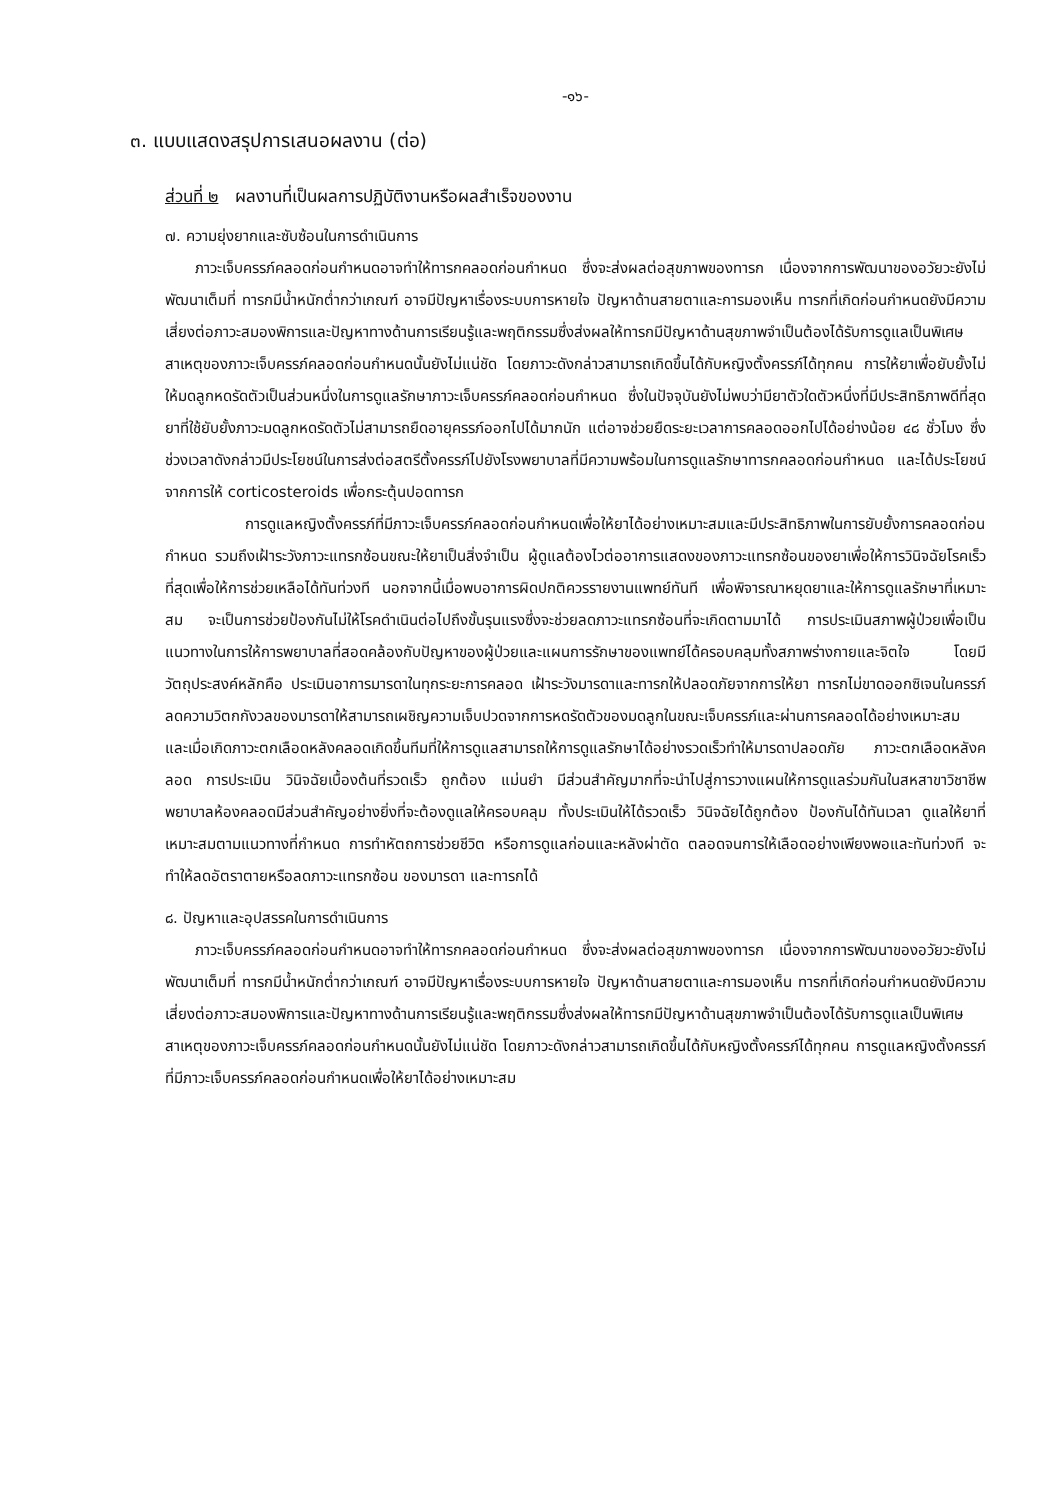-๑๖-
๓. แบบแสดงสรุปการเสนอผลงาน (ต่อ)
ส่วนที่ ๒ ผลงานที่เป็นผลการปฏิบัติงานหรือผลสำเร็จของงาน
๗. ความยุ่งยากและซับซ้อนในการดำเนินการ
ภาวะเจ็บครรภ์คลอดก่อนกำหนดอาจทำให้ทารกคลอดก่อนกำหนด ซึ่งจะส่งผลต่อสุขภาพของทารก เนื่องจากการพัฒนาของอวัยวะยังไม่พัฒนาเต็มที่ ทารกมีน้ำหนักต่ำกว่าเกณฑ์ อาจมีปัญหาเรื่องระบบการหายใจ ปัญหาด้านสายตาและการมองเห็น ทารกที่เกิดก่อนกำหนดยังมีความเสี่ยงต่อภาวะสมองพิการและปัญหาทางด้านการเรียนรู้และพฤติกรรมซึ่งส่งผลให้ทารกมีปัญหาด้านสุขภาพจำเป็นต้องได้รับการดูแลเป็นพิเศษ สาเหตุของภาวะเจ็บครรภ์คลอดก่อนกำหนดนั้นยังไม่แน่ชัด โดยภาวะดังกล่าวสามารถเกิดขึ้นได้กับหญิงตั้งครรภ์ได้ทุกคน การให้ยาเพื่อยับยั้งไม่ให้มดลูกหดรัดตัวเป็นส่วนหนึ่งในการดูแลรักษาภาวะเจ็บครรภ์คลอดก่อนกำหนด ซึ่งในปัจจุบันยังไม่พบว่ามียาตัวใดตัวหนึ่งที่มีประสิทธิภาพดีที่สุด ยาที่ใช้ยับยั้งภาวะมดลูกหดรัดตัวไม่สามารถยืดอายุครรภ์ออกไปได้มากนัก แต่อาจช่วยยืดระยะเวลาการคลอดออกไปได้อย่างน้อย ๔๘ ชั่วโมง ซึ่งช่วงเวลาดังกล่าวมีประโยชน์ในการส่งต่อสตรีตั้งครรภ์ไปยังโรงพยาบาลที่มีความพร้อมในการดูแลรักษาทารกคลอดก่อนกำหนด และได้ประโยชน์จากการให้ corticosteroids เพื่อกระตุ้นปอดทารก
การดูแลหญิงตั้งครรภ์ที่มีภาวะเจ็บครรภ์คลอดก่อนกำหนดเพื่อให้ยาได้อย่างเหมาะสมและมีประสิทธิภาพในการยับยั้งการคลอดก่อนกำหนด รวมถึงเฝ้าระวังภาวะแทรกซ้อนขณะให้ยาเป็นสิ่งจำเป็น ผู้ดูแลต้องไวต่ออาการแสดงของภาวะแทรกซ้อนของยาเพื่อให้การวินิจฉัยโรคเร็วที่สุดเพื่อให้การช่วยเหลือได้ทันท่วงที นอกจากนี้เมื่อพบอาการผิดปกติควรรายงานแพทย์ทันที เพื่อพิจารณาหยุดยาและให้การดูแลรักษาที่เหมาะสม จะเป็นการช่วยป้องกันไม่ให้โรคดำเนินต่อไปถึงขั้นรุนแรงซึ่งจะช่วยลดภาวะแทรกซ้อนที่จะเกิดตามมาได้ การประเมินสภาพผู้ป่วยเพื่อเป็นแนวทางในการให้การพยาบาลที่สอดคล้องกับปัญหาของผู้ป่วยและแผนการรักษาของแพทย์ได้ครอบคลุมทั้งสภาพร่างกายและจิตใจ โดยมีวัตถุประสงค์หลักคือ ประเมินอาการมารดาในทุกระยะการคลอด เฝ้าระวังมารดาและทารกให้ปลอดภัยจากการให้ยา ทารกไม่ขาดออกซิเจนในครรภ์ ลดความวิตกกังวลของมารดาให้สามารถเผชิญความเจ็บปวดจากการหดรัดตัวของมดลูกในขณะเจ็บครรภ์และผ่านการคลอดได้อย่างเหมาะสม และเมื่อเกิดภาวะตกเลือดหลังคลอดเกิดขึ้นทีมที่ให้การดูแลสามารถให้การดูแลรักษาได้อย่างรวดเร็วทำให้มารดาปลอดภัย ภาวะตกเลือดหลังคลอด การประเมิน วินิจฉัยเบื้องต้นที่รวดเร็ว ถูกต้อง แม่นยำ มีส่วนสำคัญมากที่จะนำไปสู่การวางแผนให้การดูแลร่วมกันในสหสาขาวิชาชีพ พยาบาลห้องคลอดมีส่วนสำคัญอย่างยิ่งที่จะต้องดูแลให้ครอบคลุม ทั้งประเมินให้ได้รวดเร็ว วินิจฉัยได้ถูกต้อง ป้องกันได้ทันเวลา ดูแลให้ยาที่เหมาะสมตามแนวทางที่กำหนด การทำหัตถการช่วยชีวิต หรือการดูแลก่อนและหลังผ่าตัด ตลอดจนการให้เลือดอย่างเพียงพอและทันท่วงที จะทำให้ลดอัตราตายหรือลดภาวะแทรกซ้อน ของมารดา และทารกได้
๘. ปัญหาและอุปสรรคในการดำเนินการ
ภาวะเจ็บครรภ์คลอดก่อนกำหนดอาจทำให้ทารกคลอดก่อนกำหนด ซึ่งจะส่งผลต่อสุขภาพของทารก เนื่องจากการพัฒนาของอวัยวะยังไม่พัฒนาเต็มที่ ทารกมีน้ำหนักต่ำกว่าเกณฑ์ อาจมีปัญหาเรื่องระบบการหายใจ ปัญหาด้านสายตาและการมองเห็น ทารกที่เกิดก่อนกำหนดยังมีความเสี่ยงต่อภาวะสมองพิการและปัญหาทางด้านการเรียนรู้และพฤติกรรมซึ่งส่งผลให้ทารกมีปัญหาด้านสุขภาพจำเป็นต้องได้รับการดูแลเป็นพิเศษ สาเหตุของภาวะเจ็บครรภ์คลอดก่อนกำหนดนั้นยังไม่แน่ชัด โดยภาวะดังกล่าวสามารถเกิดขึ้นได้กับหญิงตั้งครรภ์ได้ทุกคน การดูแลหญิงตั้งครรภ์ที่มีภาวะเจ็บครรภ์คลอดก่อนกำหนดเพื่อให้ยาได้อย่างเหมาะสม